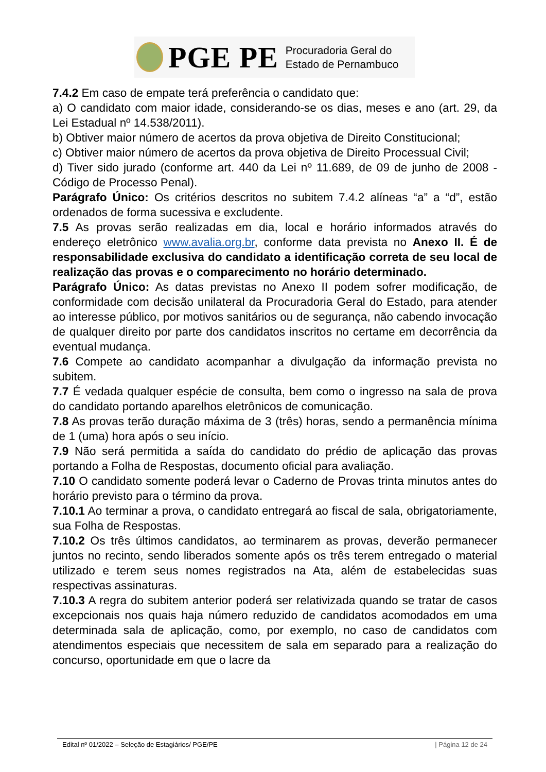PGE PE Procuradoria Geral do
Estado de Pernambuco
7.4.2 Em caso de empate terá preferência o candidato que:
a) O candidato com maior idade, considerando-se os dias, meses e ano (art. 29, da Lei Estadual nº 14.538/2011).
b) Obtiver maior número de acertos da prova objetiva de Direito Constitucional;
c) Obtiver maior número de acertos da prova objetiva de Direito Processual Civil;
d) Tiver sido jurado (conforme art. 440 da Lei nº 11.689, de 09 de junho de 2008 - Código de Processo Penal).
Parágrafo Único: Os critérios descritos no subitem 7.4.2 alíneas “a” a “d”, estão ordenados de forma sucessiva e excludente.
7.5 As provas serão realizadas em dia, local e horário informados através do endereço eletrônico www.avalia.org.br, conforme data prevista no Anexo II. É de responsabilidade exclusiva do candidato a identificação correta de seu local de realização das provas e o comparecimento no horário determinado.
Parágrafo Único: As datas previstas no Anexo II podem sofrer modificação, de conformidade com decisão unilateral da Procuradoria Geral do Estado, para atender ao interesse público, por motivos sanitários ou de segurança, não cabendo invocação de qualquer direito por parte dos candidatos inscritos no certame em decorrência da eventual mudança.
7.6 Compete ao candidato acompanhar a divulgação da informação prevista no subitem.
7.7 É vedada qualquer espécie de consulta, bem como o ingresso na sala de prova do candidato portando aparelhos eletrônicos de comunicação.
7.8 As provas terão duração máxima de 3 (três) horas, sendo a permanência mínima de 1 (uma) hora após o seu início.
7.9 Não será permitida a saída do candidato do prédio de aplicação das provas portando a Folha de Respostas, documento oficial para avaliação.
7.10 O candidato somente poderá levar o Caderno de Provas trinta minutos antes do horário previsto para o término da prova.
7.10.1 Ao terminar a prova, o candidato entregará ao fiscal de sala, obrigatoriamente, sua Folha de Respostas.
7.10.2 Os três últimos candidatos, ao terminarem as provas, deverão permanecer juntos no recinto, sendo liberados somente após os três terem entregado o material utilizado e terem seus nomes registrados na Ata, além de estabelecidas suas respectivas assinaturas.
7.10.3 A regra do subitem anterior poderá ser relativizada quando se tratar de casos excepcionais nos quais haja número reduzido de candidatos acomodados em uma determinada sala de aplicação, como, por exemplo, no caso de candidatos com atendimentos especiais que necessitem de sala em separado para a realização do concurso, oportunidade em que o lacre da
Edital nº 01/2022 – Seleção de Estagiários/ PGE/PE | Página 12 de 24